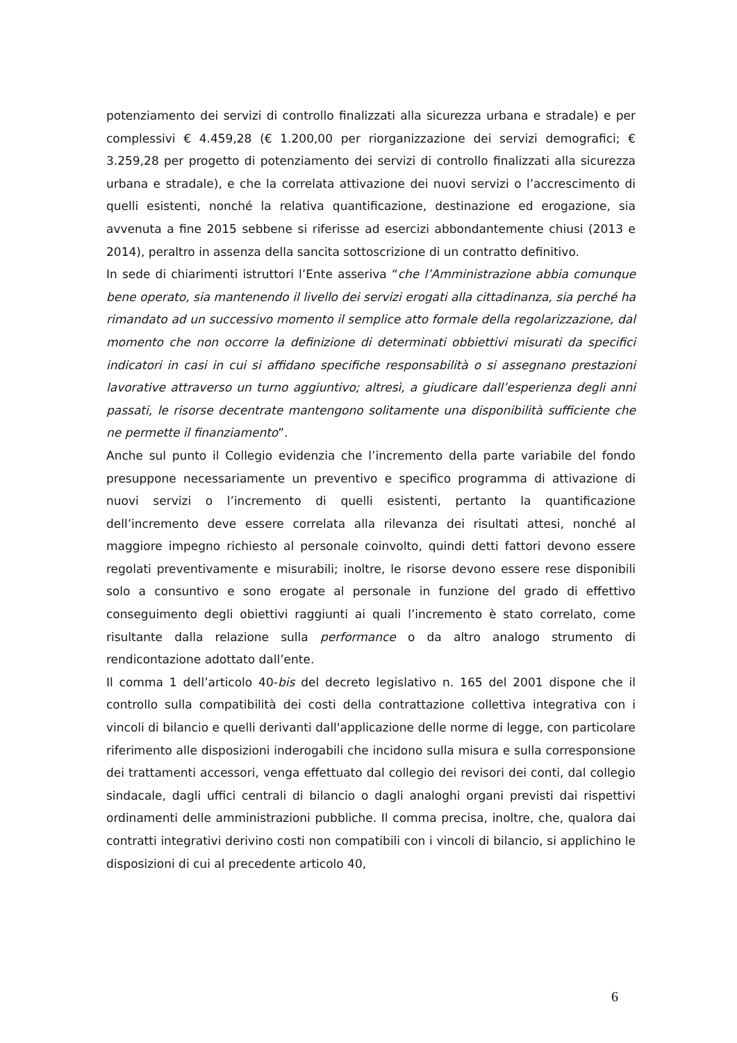potenziamento dei servizi di controllo finalizzati alla sicurezza urbana e stradale) e per complessivi € 4.459,28 (€ 1.200,00 per riorganizzazione dei servizi demografici; € 3.259,28 per progetto di potenziamento dei servizi di controllo finalizzati alla sicurezza urbana e stradale), e che la correlata attivazione dei nuovi servizi o l’accrescimento di quelli esistenti, nonché la relativa quantificazione, destinazione ed erogazione, sia avvenuta a fine 2015 sebbene si riferisse ad esercizi abbondantemente chiusi (2013 e 2014), peraltro in assenza della sancita sottoscrizione di un contratto definitivo.
In sede di chiarimenti istruttori l’Ente asseriva “che l’Amministrazione abbia comunque bene operato, sia mantenendo il livello dei servizi erogati alla cittadinanza, sia perché ha rimandato ad un successivo momento il semplice atto formale della regolarizzazione, dal momento che non occorre la definizione di determinati obbiettivi misurati da specifici indicatori in casi in cui si affidano specifiche responsabilità o si assegnano prestazioni lavorative attraverso un turno aggiuntivo; altresì, a giudicare dall’esperienza degli anni passati, le risorse decentrate mantengono solitamente una disponibilità sufficiente che ne permette il finanziamento”.
Anche sul punto il Collegio evidenzia che l’incremento della parte variabile del fondo presuppone necessariamente un preventivo e specifico programma di attivazione di nuovi servizi o l’incremento di quelli esistenti, pertanto la quantificazione dell’incremento deve essere correlata alla rilevanza dei risultati attesi, nonché al maggiore impegno richiesto al personale coinvolto, quindi detti fattori devono essere regolati preventivamente e misurabili; inoltre, le risorse devono essere rese disponibili solo a consuntivo e sono erogate al personale in funzione del grado di effettivo conseguimento degli obiettivi raggiunti ai quali l’incremento è stato correlato, come risultante dalla relazione sulla performance o da altro analogo strumento di rendicontazione adottato dall’ente.
Il comma 1 dell’articolo 40-bis del decreto legislativo n. 165 del 2001 dispone che il controllo sulla compatibilità dei costi della contrattazione collettiva integrativa con i vincoli di bilancio e quelli derivanti dall'applicazione delle norme di legge, con particolare riferimento alle disposizioni inderogabili che incidono sulla misura e sulla corresponsione dei trattamenti accessori, venga effettuato dal collegio dei revisori dei conti, dal collegio sindacale, dagli uffici centrali di bilancio o dagli analoghi organi previsti dai rispettivi ordinamenti delle amministrazioni pubbliche. Il comma precisa, inoltre, che, qualora dai contratti integrativi derivino costi non compatibili con i vincoli di bilancio, si applichino le disposizioni di cui al precedente articolo 40,
6